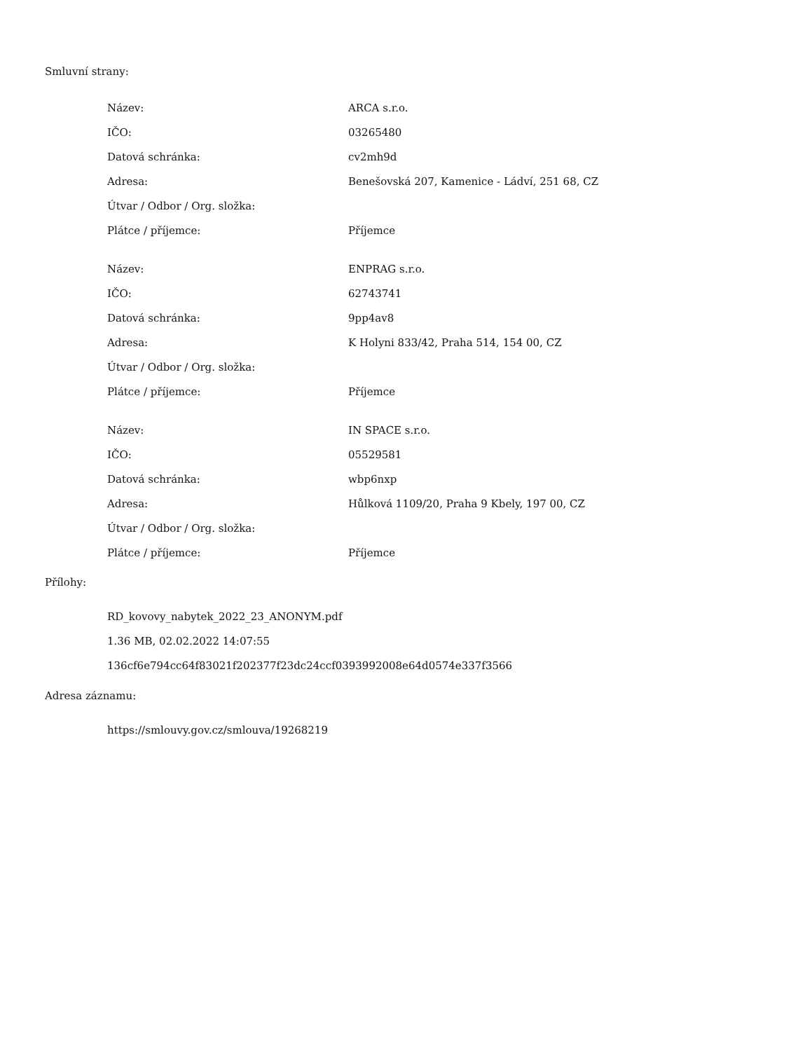Smluvní strany:
| Název: | ARCA s.r.o. |
| IČO: | 03265480 |
| Datová schránka: | cv2mh9d |
| Adresa: | Benešovská 207, Kamenice - Ládví, 251 68, CZ |
| Útvar / Odbor / Org. složka: | |
| Plátce / příjemce: | Příjemce |
| Název: | ENPRAG s.r.o. |
| IČO: | 62743741 |
| Datová schránka: | 9pp4av8 |
| Adresa: | K Holyni 833/42, Praha 514, 154 00, CZ |
| Útvar / Odbor / Org. složka: | |
| Plátce / příjemce: | Příjemce |
| Název: | IN SPACE s.r.o. |
| IČO: | 05529581 |
| Datová schránka: | wbp6nxp |
| Adresa: | Hůlková 1109/20, Praha 9 Kbely, 197 00, CZ |
| Útvar / Odbor / Org. složka: | |
| Plátce / příjemce: | Příjemce |
Přílohy:
RD_kovovy_nabytek_2022_23_ANONYM.pdf
1.36 MB, 02.02.2022 14:07:55
136cf6e794cc64f83021f202377f23dc24ccf0393992008e64d0574e337f3566
Adresa záznamu:
https://smlouvy.gov.cz/smlouva/19268219